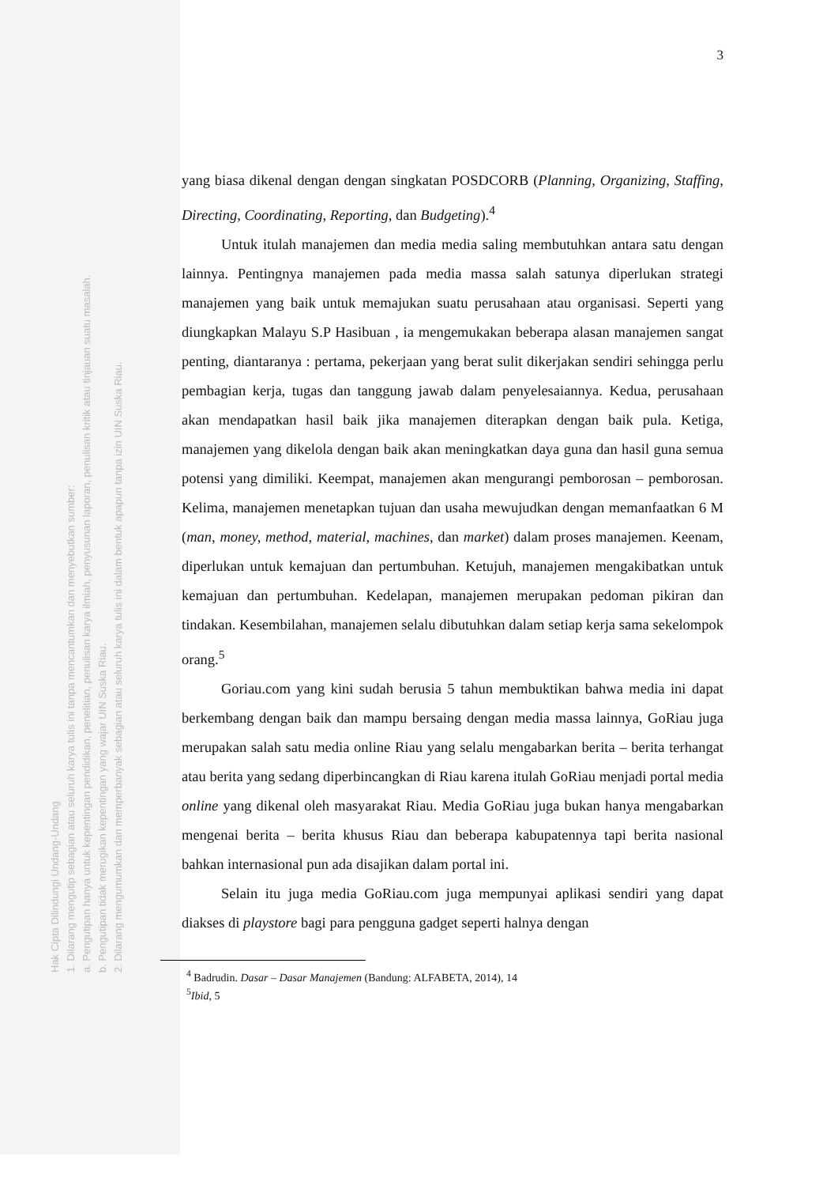Hak Cipta Dilindungi Undang-Undang
1. Dilarang mengutip sebagian atau seluruh karya tulis ini tanpa mencantumkan dan menyebutkan sumber:
a. Pengutipan hanya untuk kepentingan pendidikan, penelitian, penulisan karya ilmiah, penyusunan laporan, penulisan kritik atau tinjauan suatu masalah.
b. Pengutipan tidak merugikan kepentingan yang wajar UIN Suska Riau.
2. Dilarang mengumumkan dan memperbanyak sebagian atau seluruh karya tulis ini dalam bentuk apapun tanpa izin UIN Suska Riau.
3
yang biasa dikenal dengan dengan singkatan POSDCORB (Planning, Organizing, Staffing, Directing, Coordinating, Reporting, dan Budgeting).<sup>4</sup>
Untuk itulah manajemen dan media media saling membutuhkan antara satu dengan lainnya. Pentingnya manajemen pada media massa salah satunya diperlukan strategi manajemen yang baik untuk memajukan suatu perusahaan atau organisasi. Seperti yang diungkapkan Malayu S.P Hasibuan , ia mengemukakan beberapa alasan manajemen sangat penting, diantaranya : pertama, pekerjaan yang berat sulit dikerjakan sendiri sehingga perlu pembagian kerja, tugas dan tanggung jawab dalam penyelesaiannya. Kedua, perusahaan akan mendapatkan hasil baik jika manajemen diterapkan dengan baik pula. Ketiga, manajemen yang dikelola dengan baik akan meningkatkan daya guna dan hasil guna semua potensi yang dimiliki. Keempat, manajemen akan mengurangi pemborosan – pemborosan. Kelima, manajemen menetapkan tujuan dan usaha mewujudkan dengan memanfaatkan 6 M (man, money, method, material, machines, dan market) dalam proses manajemen. Keenam, diperlukan untuk kemajuan dan pertumbuhan. Ketujuh, manajemen mengakibatkan untuk kemajuan dan pertumbuhan. Kedelapan, manajemen merupakan pedoman pikiran dan tindakan. Kesembilahan, manajemen selalu dibutuhkan dalam setiap kerja sama sekelompok orang.<sup>5</sup>
Goriau.com yang kini sudah berusia 5 tahun membuktikan bahwa media ini dapat berkembang dengan baik dan mampu bersaing dengan media massa lainnya, GoRiau juga merupakan salah satu media online Riau yang selalu mengabarkan berita – berita terhangat atau berita yang sedang diperbincangkan di Riau karena itulah GoRiau menjadi portal media online yang dikenal oleh masyarakat Riau. Media GoRiau juga bukan hanya mengabarkan mengenai berita – berita khusus Riau dan beberapa kabupatennya tapi berita nasional bahkan internasional pun ada disajikan dalam portal ini.
Selain itu juga media GoRiau.com juga mempunyai aplikasi sendiri yang dapat diakses di playstore bagi para pengguna gadget seperti halnya dengan
<sup>4</sup> Badrudin. Dasar – Dasar Manajemen (Bandung: ALFABETA, 2014), 14
<sup>5</sup> Ibid, 5